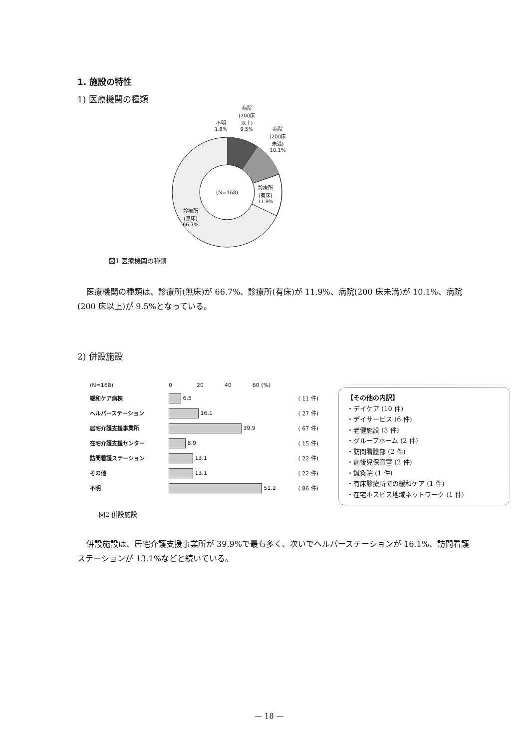1. 施設の特性
1) 医療機関の種類
(N=168)
不明
1.8%
病院
(200床
以上)
9.5%
病院
(200床
未満)
10.1%
診療所
(有床)
11.9%
診療所
(無床)
66.7%
図1 医療機関の種類
医療機関の種類は、診療所(無床)が 66.7%、診療所(有床)が 11.9%、病院(200 床未満)が 10.1%、病院(200 床以上)が 9.5%となっている。
2) 併設施設
(N=168) 0 20 40 60 (%)
緩和ケア病棟 6.5 ( 11 件)
ヘルパーステーション 16.1 ( 27 件)
居宅介護支援事業所 39.9 ( 67 件)
在宅介護支援センター 8.9 ( 15 件)
訪問看護ステーション 13.1 ( 22 件)
その他 13.1 ( 22 件)
不明 51.2 ( 86 件)
【その他の内訳】
・デイケア (10 件)
・デイサービス (6 件)
・老健施設 (3 件)
・グループホーム (2 件)
・訪問看護部 (2 件)
・病後児保育室 (2 件)
・鍼灸院 (1 件)
・有床診療所での緩和ケア (1 件)
・在宅ホスピス地域ネットワーク (1 件)
図2 併設施設
併設施設は、居宅介護支援事業所が 39.9%で最も多く、次いでヘルパーステーションが 16.1%、訪問看護ステーションが 13.1%などと続いている。
— 18 —